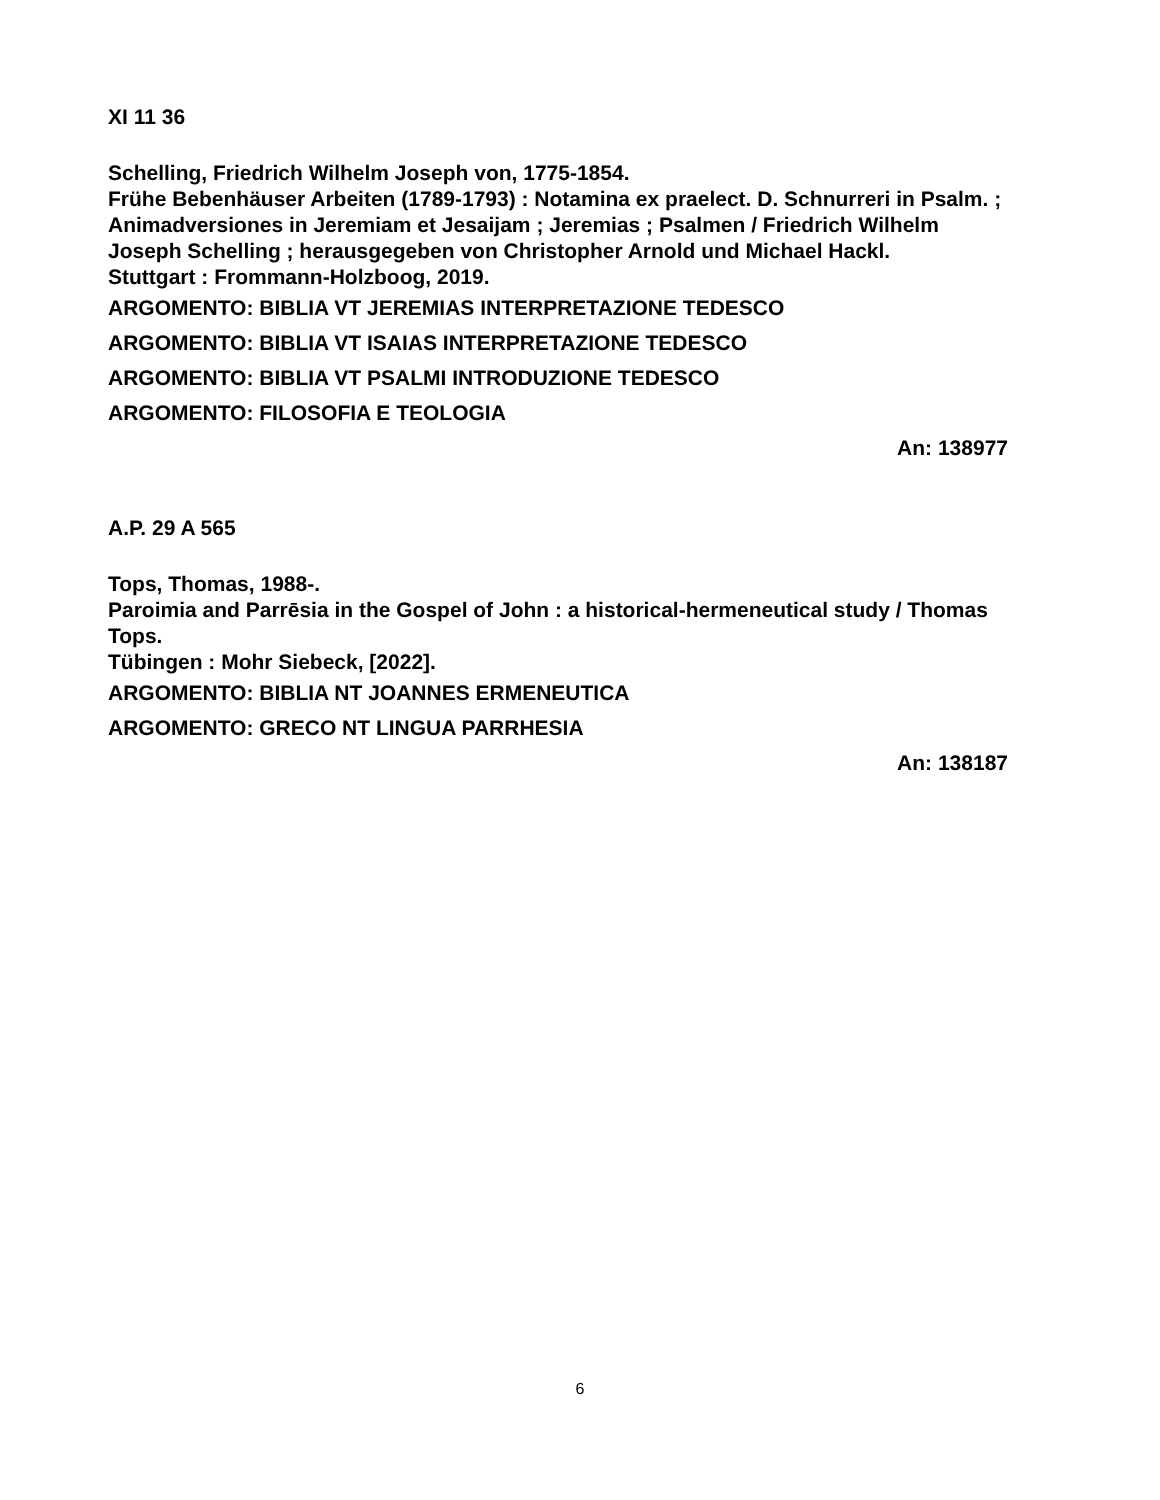XI 11 36
Schelling, Friedrich Wilhelm Joseph von, 1775-1854.
Frühe Bebenhäuser Arbeiten (1789-1793) : Notamina ex praelect. D. Schnurreri in Psalm. ; Animadversiones in Jeremiam et Jesaijam ; Jeremias ; Psalmen / Friedrich Wilhelm Joseph Schelling ; herausgegeben von Christopher Arnold und Michael Hackl.
Stuttgart : Frommann-Holzboog, 2019.
ARGOMENTO: BIBLIA VT JEREMIAS INTERPRETAZIONE TEDESCO
ARGOMENTO: BIBLIA VT ISAIAS INTERPRETAZIONE TEDESCO
ARGOMENTO: BIBLIA VT PSALMI INTRODUZIONE TEDESCO
ARGOMENTO: FILOSOFIA E TEOLOGIA
An: 138977
A.P. 29 A 565
Tops, Thomas, 1988-.
Paroimia and Parrēsia in the Gospel of John : a historical-hermeneutical study / Thomas Tops.
Tübingen : Mohr Siebeck, [2022].
ARGOMENTO: BIBLIA NT JOANNES ERMENEUTICA
ARGOMENTO: GRECO NT LINGUA PARRHESIA
An: 138187
6